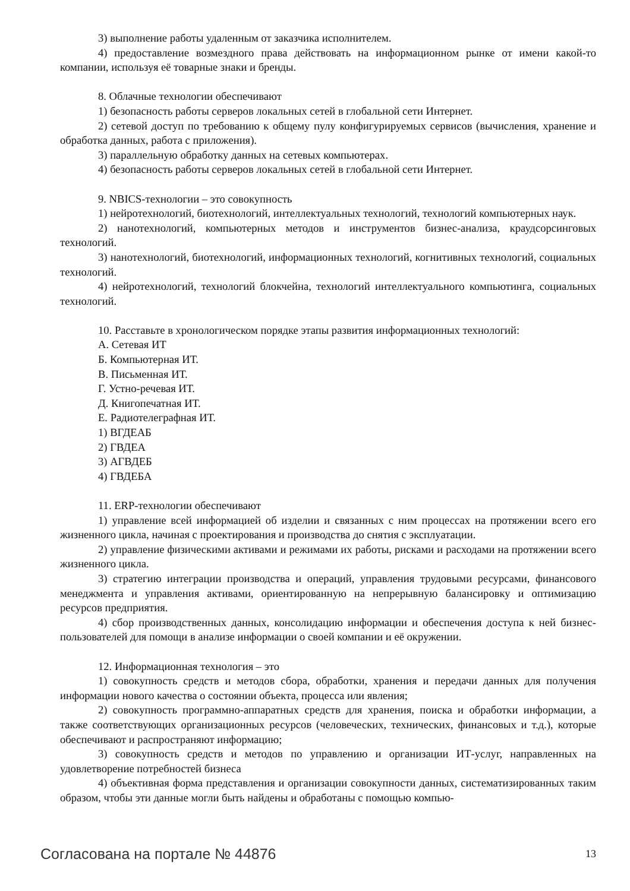3) выполнение работы удаленным от заказчика исполнителем.
4) предоставление возмездного права действовать на информационном рынке от имени какой-то компании, используя её товарные знаки и бренды.
8. Облачные технологии обеспечивают
1) безопасность работы серверов локальных сетей в глобальной сети Интернет.
2) сетевой доступ по требованию к общему пулу конфигурируемых сервисов (вычисления, хранение и обработка данных, работа с приложения).
3) параллельную обработку данных на сетевых компьютерах.
4) безопасность работы серверов локальных сетей в глобальной сети Интернет.
9. NBICS-технологии – это совокупность
1) нейротехнологий, биотехнологий, интеллектуальных технологий, технологий компьютерных наук.
2) нанотехнологий, компьютерных методов и инструментов бизнес-анализа, краудсорсинговых технологий.
3) нанотехнологий, биотехнологий, информационных технологий, когнитивных технологий, социальных технологий.
4) нейротехнологий, технологий блокчейна, технологий интеллектуального компьютинга, социальных технологий.
10. Расставьте в хронологическом порядке этапы развития информационных технологий:
А. Сетевая ИТ
Б. Компьютерная ИТ.
В. Письменная ИТ.
Г. Устно-речевая ИТ.
Д. Книгопечатная ИТ.
Е. Радиотелеграфная ИТ.
1) ВГДЕАБ
2) ГВДЕА
3) АГВДЕБ
4) ГВДЕБА
11. ERP-технологии обеспечивают
1) управление всей информацией об изделии и связанных с ним процессах на протяжении всего его жизненного цикла, начиная с проектирования и производства до снятия с эксплуатации.
2) управление физическими активами и режимами их работы, рисками и расходами на протяжении всего жизненного цикла.
3) стратегию интеграции производства и операций, управления трудовыми ресурсами, финансового менеджмента и управления активами, ориентированную на непрерывную балансировку и оптимизацию ресурсов предприятия.
4) сбор производственных данных, консолидацию информации и обеспечения доступа к ней бизнес-пользователей для помощи в анализе информации о своей компании и её окружении.
12. Информационная технология – это
1) совокупность средств и методов сбора, обработки, хранения и передачи данных для получения информации нового качества о состоянии объекта, процесса или явления;
2) совокупность программно-аппаратных средств для хранения, поиска и обработки информации, а также соответствующих организационных ресурсов (человеческих, технических, финансовых и т.д.), которые обеспечивают и распространяют информацию;
3) совокупность средств и методов по управлению и организации ИТ-услуг, направленных на удовлетворение потребностей бизнеса
4) объективная форма представления и организации совокупности данных, систематизированных таким образом, чтобы эти данные могли быть найдены и обработаны с помощью компью-
Согласована на портале № 44876 13